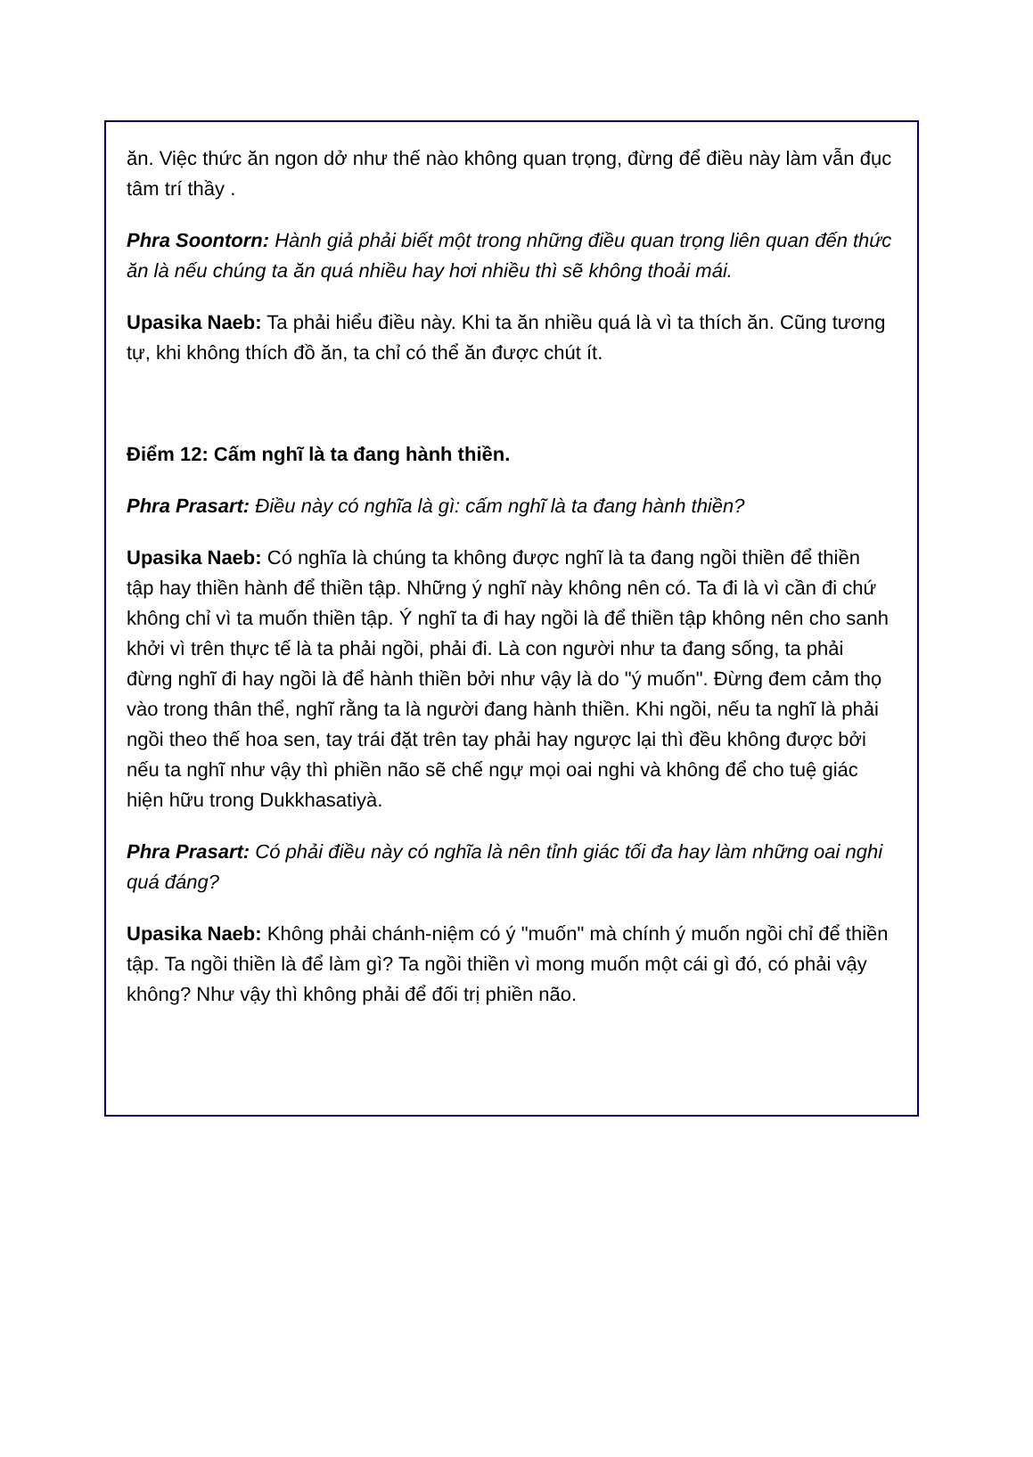ăn. Việc thức ăn ngon dở như thế nào không quan trọng, đừng để điều này làm vẫn đục tâm trí thầy .
Phra Soontorn: Hành giả phải biết một trong những điều quan trọng liên quan đến thức ăn là nếu chúng ta ăn quá nhiều hay hơi nhiều thì sẽ không thoải mái.
Upasika Naeb: Ta phải hiểu điều này. Khi ta ăn nhiều quá là vì ta thích ăn. Cũng tương tự, khi không thích đồ ăn, ta chỉ có thể ăn được chút ít.
Điểm 12: Cấm nghĩ là ta đang hành thiền.
Phra Prasart: Điều này có nghĩa là gì: cấm nghĩ là ta đang hành thiền?
Upasika Naeb: Có nghĩa là chúng ta không được nghĩ là ta đang ngồi thiền để thiền tập hay thiền hành để thiền tập. Những ý nghĩ này không nên có. Ta đi là vì cần đi chứ không chỉ vì ta muốn thiền tập. Ý nghĩ ta đi hay ngồi là để thiền tập không nên cho sanh khởi vì trên thực tế là ta phải ngồi, phải đi. Là con người như ta đang sống, ta phải đừng nghĩ đi hay ngồi là để hành thiền bởi như vậy là do "ý muốn". Đừng đem cảm thọ vào trong thân thể, nghĩ rằng ta là người đang hành thiền. Khi ngồi, nếu ta nghĩ là phải ngồi theo thế hoa sen, tay trái đặt trên tay phải hay ngược lại thì đều không được bởi nếu ta nghĩ như vậy thì phiền não sẽ chế ngự mọi oai nghi và không để cho tuệ giác hiện hữu trong Dukkhasatiyà.
Phra Prasart: Có phải điều này có nghĩa là nên tỉnh giác tối đa hay làm những oai nghi quá đáng?
Upasika Naeb: Không phải chánh-niệm có ý "muốn" mà chính ý muốn ngồi chỉ để thiền tập. Ta ngồi thiền là để làm gì? Ta ngồi thiền vì mong muốn một cái gì đó, có phải vậy không? Như vậy thì không phải để đối trị phiền não.